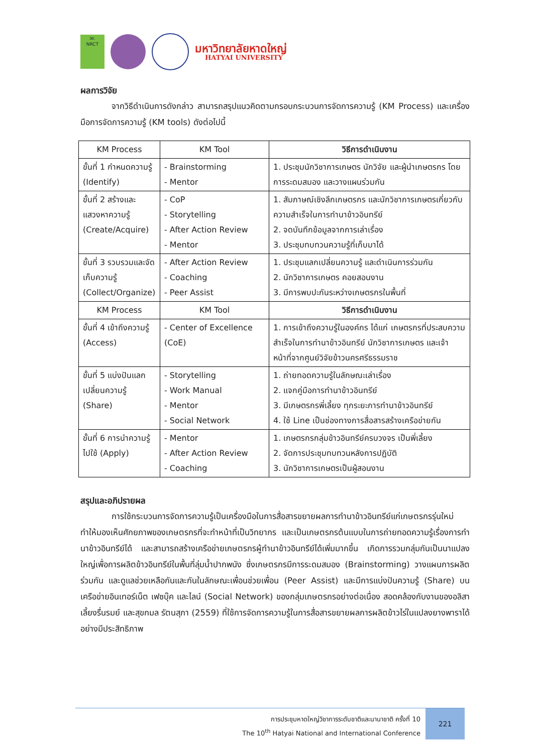วช.
NRCT
มหาวิทยาลัยหาดใหญ่
HATYAI UNIVERSITY
ผลการวิจัย
จากวิธีดำเนินการดังกล่าว สามารถสรุปแนวคิดตามกรอบกระบวนการจัดการความรู้ (KM Process) และเครื่องมือการจัดการความรู้ (KM tools) ดังต่อไปนี้
| KM Process | KM Tool | วิธีการดำเนินงาน |
| --- | --- | --- |
| ขั้นที่ 1 กำหนดความรู้ (Identify) | - Brainstorming - Mentor | 1. ประชุมนักวิชาการเกษตร นักวิจัย และผู้นำเกษตรกร โดยการระดมสมอง และวางแผนร่วมกัน |
| ขั้นที่ 2 สร้างและแสวงหาความรู้ (Create/Acquire) | - CoP - Storytelling - After Action Review - Mentor | 1. สัมภาษณ์เชิงลึกเกษตรกร และนักวิชาการเกษตรเกี่ยวกับความสำเร็จในการทำนาข้าวอินทรีย์ 2. จดบันทึกข้อมูลจากการเล่าเรื่อง 3. ประชุมทบทวนความรู้ที่เก็บมาได้ |
| ขั้นที่ 3 รวบรวมและจัดเก็บความรู้ (Collect/Organize) | - After Action Review - Coaching - Peer Assist | 1. ประชุมแลกเปลี่ยนความรู้ และดำเนินการร่วมกัน 2. นักวิชาการเกษตร คอยสอนงาน 3. มีการพบปะกันระหว่างเกษตรกรในพื้นที่ |
| KM Process | KM Tool | วิธีการดำเนินงาน |
| ขั้นที่ 4 เข้าถึงความรู้ (Access) | - Center of Excellence (CoE) | 1. การเข้าถึงความรู้ในองค์กร ได้แก่ เกษตรกรที่ประสบความสำเร็จในการทำนาข้าวอินทรีย์ นักวิชาการเกษตร และเจ้าหน้าที่จากศูนย์วิจัยข้าวนครศรีธรรมราช |
| ขั้นที่ 5 แบ่งปันแลกเปลี่ยนความรู้ (Share) | - Storytelling - Work Manual - Mentor - Social Network | 1. ถ่ายทอดความรู้ในลักษณะเล่าเรื่อง 2. แจกคู่มือการทำนาข้าวอินทรีย์ 3. มีเกษตรกรพี่เลี้ยง ทุกระยะการทำนาข้าวอินทรีย์ 4. ใช้ Line เป็นช่องทางการสื่อสารสร้างเครือข่ายกัน |
| ขั้นที่ 6 การนำความรู้ไปใช้ (Apply) | - Mentor - After Action Review - Coaching | 1. เกษตรกรกลุ่มข้าวอินทรีย์ครบวงจร เป็นพี่เลี้ยง 2. จัดการประชุมทบทวนหลังการปฏิบัติ 3. นักวิชาการเกษตรเป็นผู้สอนงาน |
สรุปและอภิปรายผล
การใช้กระบวนการจัดการความรู้เป็นเครื่องมือในการสื่อสารขยายผลการทำนาข้าวอินทรีย์แก่เกษตรกรรุ่นใหม่ ทำให้มองเห็นศักยภาพของเกษตรกรที่จะทำหน้าที่เป็นวิทยากร และเป็นเกษตรกรต้นแบบในการถ่ายทอดความรู้เรื่องการทำนาข้าวอินทรีย์ได้ และสามารถสร้างเครือข่ายเกษตรกรผู้ทำนาข้าวอินทรีย์ได้เพิ่มมากขึ้น เกิดการรวมกลุ่มกันเป็นนาแปลงใหญ่เพื่อการผลิตข้าวอินทรีย์ในพื้นที่ลุ่มน้ำปากพนัง ซึ่งเกษตรกรมีการระดมสมอง (Brainstorming) วางแผนการผลิตร่วมกัน และดูแลช่วยเหลือกันและกันในลักษณะเพื่อนช่วยเพื่อน (Peer Assist) และมีการแบ่งปันความรู้ (Share) บนเครือข่ายอินเทอร์เน็ต เฟซบุ๊ค และไลน์ (Social Network) ของกลุ่มเกษตรกรอย่างต่อเนื่อง สอดคล้องกับงานของอลิสา เลี้ยงรื่นรมย์ และสุขกมล รัตนสุภา (2559) ที่ใช้การจัดการความรู้ในการสื่อสารขยายผลการผลิตข้าวไร่ในแปลงยางพาราได้อย่างมีประสิทธิภาพ
การประชุมหาดใหญ่วิชาการระดับชาติและนานาชาติ ครั้งที่ 10
The 10<sup>th</sup> Hatyai National and International Conference
221